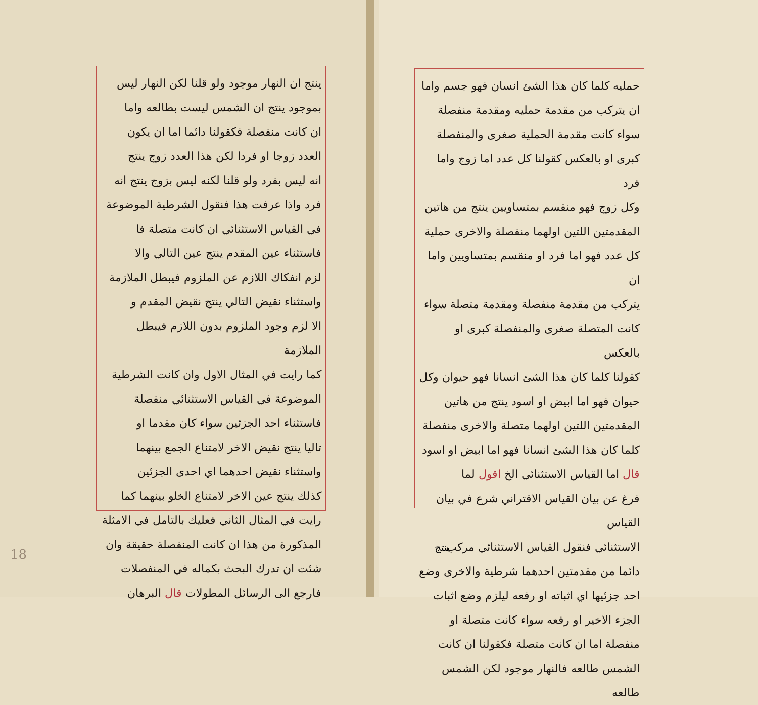حمليه كلما كان هذا الشئ انسان فهو جسم واما
ان يتركب من مقدمة حمليه ومقدمة منفصلة
سواء كانت مقدمة الحملية صغرى والمنفصلة
كبرى او بالعكس كقولنا كل عدد اما زوج واما فرد
وكل زوج فهو منقسم بمتساويين ينتج من هاتين
المقدمتين اللتين اولهما منفصلة والاخرى حملية
كل عدد فهو اما فرد او منقسم بمتساويين واما ان
يتركب من مقدمة منفصلة ومقدمة متصلة سواء
كانت المتصلة صغرى والمنفصلة كبرى او بالعكس
كقولنا كلما كان هذا الشئ انسانا فهو حيوان وكل
حيوان فهو اما ابيض او اسود ينتج من هاتين
المقدمتين اللتين اولهما متصلة والاخرى منفصلة
كلما كان هذا الشئ انسانا فهو اما ابيض او اسود
قال اما القياس الاستثنائي الخ اقول لما
فرغ عن بيان القياس الاقتراني شرع في بيان القياس
الاستثنائي فنقول القياس الاستثنائي مركب
دائما من مقدمتين احدهما شرطية والاخرى وضع
احد جزئيها اي اثباته او رفعه ليلزم وضع اثبات
الجزء الاخير او رفعه سواء كانت متصلة او
منفصلة اما ان كانت متصلة فكقولنا ان كانت
الشمس طالعه فالنهار موجود لكن الشمس طالعه
ينتج
ينتج ان النهار موجود ولو قلنا لكن النهار ليس
بموجود ينتج ان الشمس ليست بطالعه واما
ان كانت منفصلة فكقولنا دائما اما ان يكون
العدد زوجا او فردا لكن هذا العدد زوج ينتج
انه ليس بفرد ولو قلنا لكنه ليس بزوج ينتج انه
فرد واذا عرفت هذا فنقول الشرطية الموضوعة
في القياس الاستثنائي ان كانت متصلة فا
فاستثناء عين المقدم ينتج عين التالي والا
لزم انفكاك اللازم عن الملزوم فيبطل الملازمة
واستثناء نقيض التالي ينتج نقيض المقدم و
الا لزم وجود الملزوم بدون اللازم فيبطل الملازمة
كما رايت في المثال الاول وان كانت الشرطية
الموضوعة في القياس الاستثنائي منفصلة
فاستثناء احد الجزئين سواء كان مقدما او
تاليا ينتج نقيض الاخر لامتناع الجمع بينهما
واستثناء نقيض احدهما اي احدى الجزئين
كذلك ينتج عين الاخر لامتناع الخلو بينهما كما
رايت في المثال الثاني فعليك بالتامل في الامثلة
المذكورة من هذا ان كانت المنفصلة حقيقة وان
شئت ان تدرك البحث بكماله في المنفصلات
فارجع الى الرسائل المطولات قال البرهان
18